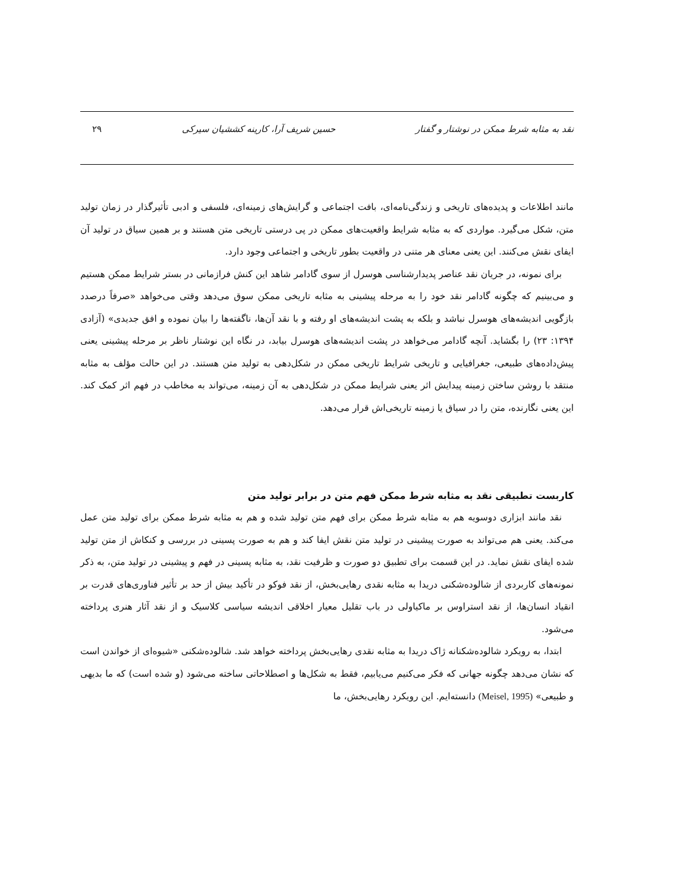نقد به مثابه شرط ممکن در نوشتار و گفتار حسین شریف آرا، کارینه کششیان سیرکی ۲۹
مانند اطلاعات و پدیده‌های تاریخی و زندگی‌نامه‌ای، بافت اجتماعی و گرایش‌های زمینه‌ای، فلسفی و ادبی تأثیرگذار در زمان تولید متن، شکل می‌گیرد. مواردی که به مثابه شرایط واقعیت‌های ممکن در پی درستی تاریخی متن هستند و بر همین سیاق در تولید آن ایفای نقش می‌کنند. این یعنی معنای هر متنی در واقعیت بطور تاریخی و اجتماعی وجود دارد.
برای نمونه، در جریان نقد عناصر پدیدارشناسی هوسرل از سوی گادامر شاهد این کنش فرازمانی در بستر شرایط ممکن هستیم و می‌بینیم که چگونه گادامر نقد خود را به مرحله پیشینی به مثابه تاریخی ممکن سوق می‌دهد وقتی می‌خواهد «صرفاً درصدد بازگویی اندیشه‌های هوسرل نباشد و بلکه به پشت اندیشه‌های او رفته و با نقد آن‌ها، ناگفته‌ها را بیان نموده و افق جدیدی» (آزادی ۱۳۹۴: ۲۳) را بگشاید. آنچه گادامر می‌خواهد در پشت اندیشه‌های هوسرل بیابد، در نگاه این نوشتار ناظر بر مرحله پیشینی یعنی پیش‌داده‌های طبیعی، جغرافیایی و تاریخی شرایط تاریخی ممکن در شکل‌دهی به تولید متن هستند. در این حالت مؤلف به مثابه منتقد با روشن ساختن زمینه پیدایش اثر یعنی شرایط ممکن در شکل‌دهی به آن زمینه، می‌تواند به مخاطب در فهم اثر کمک کند. این یعنی نگارنده، متن را در سیاق یا زمینه تاریخی‌اش قرار می‌دهد.
کاربست تطبیقی نقد به مثابه شرط ممکن فهم متن در برابر تولید متن
نقد مانند ابزاری دوسویه هم به مثابه شرط ممکن برای فهم متن تولید شده و هم به مثابه شرط ممکن برای تولید متن عمل می‌کند. یعنی هم می‌تواند به صورت پیشینی در تولید متن نقش ایفا کند و هم به صورت پسینی در بررسی و کنکاش از متن تولید شده ایفای نقش نماید. در این قسمت برای تطبیق دو صورت و ظرفیت نقد، به مثابه پسینی در فهم و پیشینی در تولید متن، به ذکر نمونه‌های کاربردی از شالوده‌شکنی دریدا به مثابه نقدی رهایی‌بخش، از نقد فوکو در تأکید بیش از حد بر تأثیر فناوری‌های قدرت بر انقیاد انسان‌ها، از نقد استراوس بر ماکیاولی در باب تقلیل معیار اخلاقی اندیشه سیاسی کلاسیک و از نقد آثار هنری پرداخته می‌شود.
ابتدا، به رویکرد شالوده‌شکنانه ژاک دریدا به مثابه نقدی رهایی‌بخش پرداخته خواهد شد. شالوده‌شکنی «شیوه‌ای از خواندن است که نشان می‌دهد چگونه جهانی که فکر می‌کنیم می‌یابیم، فقط به شکل‌ها و اصطلاحاتی ساخته می‌شود (و شده است) که ما بدیهی و طبیعی» (Meisel, 1995) دانسته‌ایم. این رویکرد رهایی‌بخش، ما